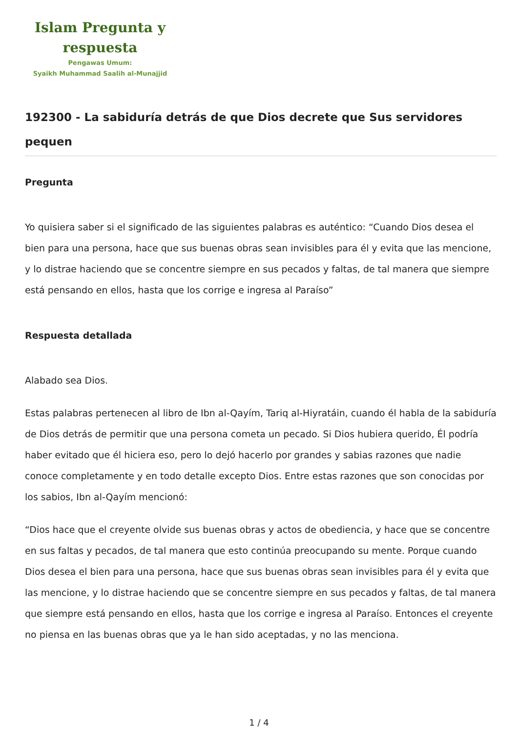Islam Pregunta y respuesta
Pengawas Umum:
Syaikh Muhammad Saalih al-Munajjid
192300 - La sabiduría detrás de que Dios decrete que Sus servidores pequen
Pregunta
Yo quisiera saber si el significado de las siguientes palabras es auténtico: “Cuando Dios desea el bien para una persona, hace que sus buenas obras sean invisibles para él y evita que las mencione, y lo distrae haciendo que se concentre siempre en sus pecados y faltas, de tal manera que siempre está pensando en ellos, hasta que los corrige e ingresa al Paraíso”
Respuesta detallada
Alabado sea Dios.
Estas palabras pertenecen al libro de Ibn al-Qayím, Tariq al-Hiyratáin, cuando él habla de la sabiduría de Dios detrás de permitir que una persona cometa un pecado. Si Dios hubiera querido, Él podría haber evitado que él hiciera eso, pero lo dejó hacerlo por grandes y sabias razones que nadie conoce completamente y en todo detalle excepto Dios. Entre estas razones que son conocidas por los sabios, Ibn al-Qayím mencionó:
“Dios hace que el creyente olvide sus buenas obras y actos de obediencia, y hace que se concentre en sus faltas y pecados, de tal manera que esto continúa preocupando su mente. Porque cuando Dios desea el bien para una persona, hace que sus buenas obras sean invisibles para él y evita que las mencione, y lo distrae haciendo que se concentre siempre en sus pecados y faltas, de tal manera que siempre está pensando en ellos, hasta que los corrige e ingresa al Paraíso. Entonces el creyente no piensa en las buenas obras que ya le han sido aceptadas, y no las menciona.
1 / 4